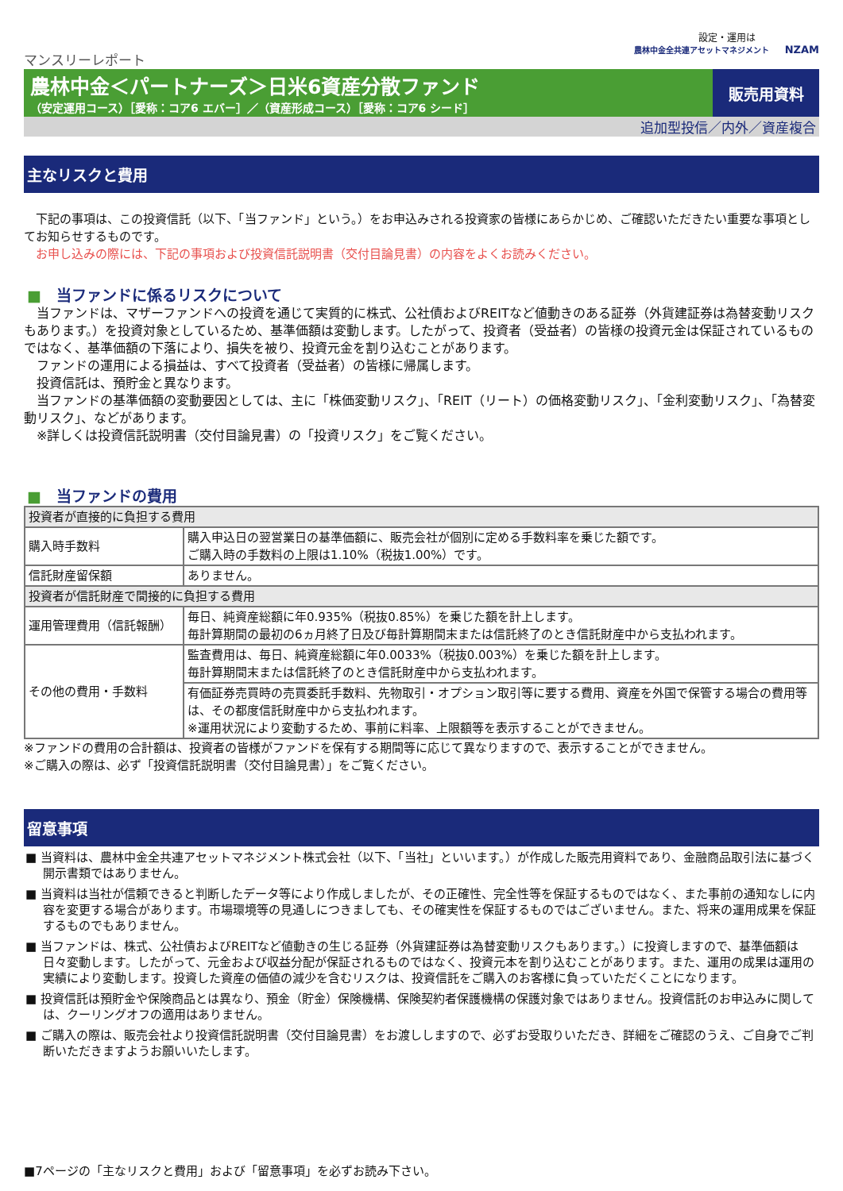設定・運用は
農林中金全共連アセットマネジメント NZAM
マンスリーレポート
農林中金＜パートナーズ＞日米6資産分散ファンド
（安定運用コース）［愛称：コア6 エバー］／（資産形成コース）［愛称：コア6 シード］
販売用資料
追加型投信／内外／資産複合
主なリスクと費用
　下記の事項は、この投資信託（以下、「当ファンド」という。）をお申込みされる投資家の皆様にあらかじめ、ご確認いただきたい重要な事項としてお知らせするものです。
　お申し込みの際には、下記の事項および投資信託説明書（交付目論見書）の内容をよくお読みください。
■　当ファンドに係るリスクについて
　当ファンドは、マザーファンドへの投資を通じて実質的に株式、公社債およびREITなど値動きのある証券（外貨建証券は為替変動リスクもあります。）を投資対象としているため、基準価額は変動します。したがって、投資者（受益者）の皆様の投資元金は保証されているものではなく、基準価額の下落により、損失を被り、投資元金を割り込むことがあります。
　ファンドの運用による損益は、すべて投資者（受益者）の皆様に帰属します。
　投資信託は、預貯金と異なります。
　当ファンドの基準価額の変動要因としては、主に「株価変動リスク」、「REIT（リート）の価格変動リスク」、「金利変動リスク」、「為替変動リスク」、などがあります。
　※詳しくは投資信託説明書（交付目論見書）の「投資リスク」をご覧ください。
■　当ファンドの費用
| 投資者が直接的に負担する費用 | |
| 購入時手数料 | 購入申込日の翌営業日の基準価額に、販売会社が個別に定める手数料率を乗じた額です。 ご購入時の手数料の上限は1.10%（税抜1.00%）です。 |
| 信託財産留保額 | ありません。 |
| 投資者が信託財産で間接的に負担する費用 | |
| 運用管理費用（信託報酬） | 毎日、純資産総額に年0.935%（税抜0.85%）を乗じた額を計上します。 毎計算期間の最初の6ヵ月終了日及び毎計算期間末または信託終了のとき信託財産中から支払われます。 |
| その他の費用・手数料 | 監査費用は、毎日、純資産総額に年0.0033%（税抜0.003%）を乗じた額を計上します。 毎計算期間末または信託終了のとき信託財産中から支払われます。 |
| | 有価証券売買時の売買委託手数料、先物取引・オプション取引等に要する費用、資産を外国で保管する場合の費用等は、その都度信託財産中から支払われます。 ※運用状況により変動するため、事前に料率、上限額等を表示することができません。 |
※ファンドの費用の合計額は、投資者の皆様がファンドを保有する期間等に応じて異なりますので、表示することができません。
※ご購入の際は、必ず「投資信託説明書（交付目論見書）」をご覧ください。
留意事項
■ 当資料は、農林中金全共連アセットマネジメント株式会社（以下、「当社」といいます。）が作成した販売用資料であり、金融商品取引法に基づく開示書類ではありません。
■ 当資料は当社が信頼できると判断したデータ等により作成しましたが、その正確性、完全性等を保証するものではなく、また事前の通知なしに内容を変更する場合があります。市場環境等の見通しにつきましても、その確実性を保証するものではございません。また、将来の運用成果を保証するものでもありません。
■ 当ファンドは、株式、公社債およびREITなど値動きの生じる証券（外貨建証券は為替変動リスクもあります。）に投資しますので、基準価額は日々変動します。したがって、元金および収益分配が保証されるものではなく、投資元本を割り込むことがあります。また、運用の成果は運用の実績により変動します。投資した資産の価値の減少を含むリスクは、投資信託をご購入のお客様に負っていただくことになります。
■ 投資信託は預貯金や保険商品とは異なり、預金（貯金）保険機構、保険契約者保護機構の保護対象ではありません。投資信託のお申込みに関しては、クーリングオフの適用はありません。
■ ご購入の際は、販売会社より投資信託説明書（交付目論見書）をお渡ししますので、必ずお受取りいただき、詳細をご確認のうえ、ご自身でご判断いただきますようお願いいたします。
■7ページの「主なリスクと費用」および「留意事項」を必ずお読み下さい。